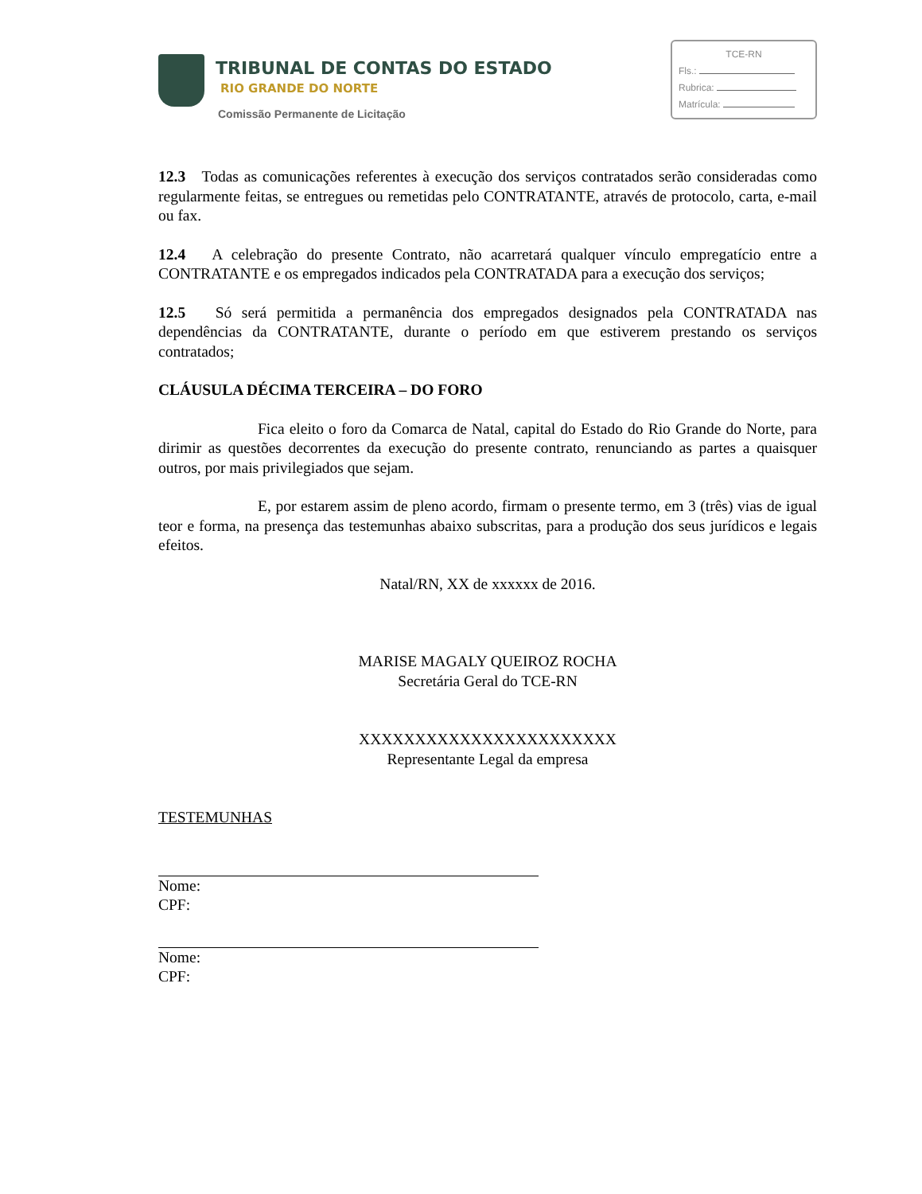TRIBUNAL DE CONTAS DO ESTADO
RIO GRANDE DO NORTE
Comissão Permanente de Licitação
TCE-RN
Fls.:
Rubrica:
Matrícula:
12.3 Todas as comunicações referentes à execução dos serviços contratados serão consideradas como regularmente feitas, se entregues ou remetidas pelo CONTRATANTE, através de protocolo, carta, e-mail ou fax.
12.4 A celebração do presente Contrato, não acarretará qualquer vínculo empregatício entre a CONTRATANTE e os empregados indicados pela CONTRATADA para a execução dos serviços;
12.5 Só será permitida a permanência dos empregados designados pela CONTRATADA nas dependências da CONTRATANTE, durante o período em que estiverem prestando os serviços contratados;
CLÁUSULA DÉCIMA TERCEIRA – DO FORO
Fica eleito o foro da Comarca de Natal, capital do Estado do Rio Grande do Norte, para dirimir as questões decorrentes da execução do presente contrato, renunciando as partes a quaisquer outros, por mais privilegiados que sejam.
E, por estarem assim de pleno acordo, firmam o presente termo, em 3 (três) vias de igual teor e forma, na presença das testemunhas abaixo subscritas, para a produção dos seus jurídicos e legais efeitos.
Natal/RN, XX de xxxxxx de 2016.
MARISE MAGALY QUEIROZ ROCHA
Secretária Geral do TCE-RN
XXXXXXXXXXXXXXXXXXXXXXX
Representante Legal da empresa
TESTEMUNHAS
Nome:
CPF:
Nome:
CPF: